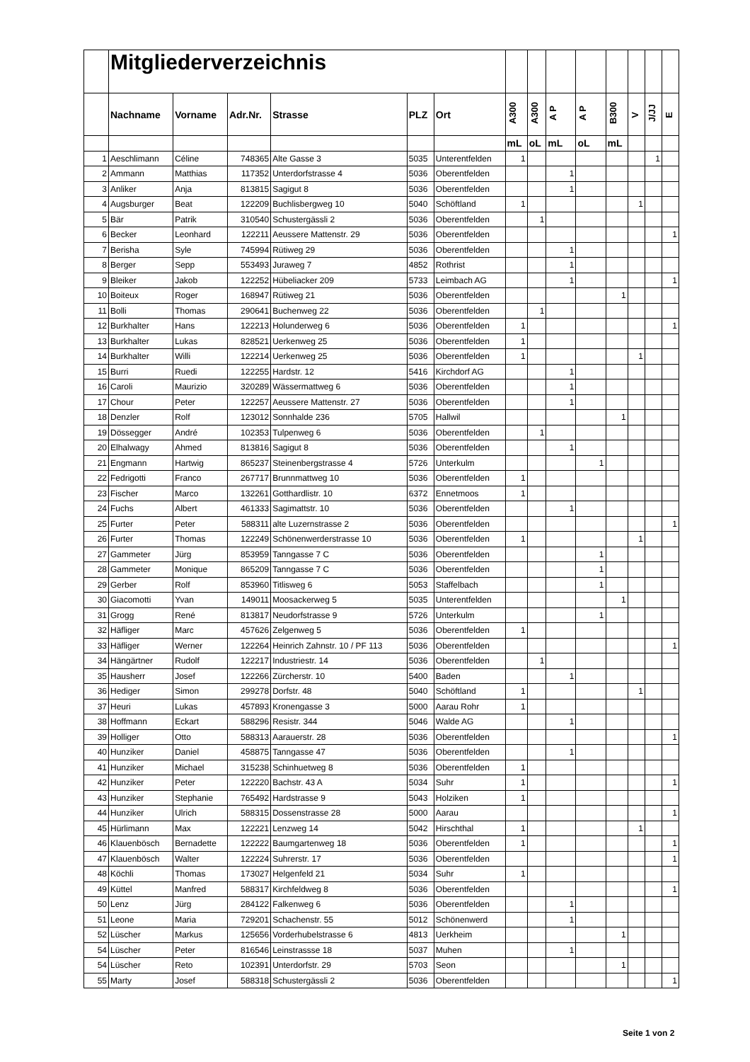| | Mitgliederverzeichnis | | | | | | | | | | | | | |
| | Nachname | Vorname | Adr.Nr. | Strasse | PLZ | Ort | A300 | A300 | A P | A P | B300 | V | J/JJ | E |
| | | | | | | | mL | oL | mL | oL | mL | | | |
| 1 | Aeschlimann | Céline | 748365 | Alte Gasse 3 | 5035 | Unterentfelden | 1 | | | | | | 1 | |
| 2 | Ammann | Matthias | 117352 | Unterdorfstrasse 4 | 5036 | Oberentfelden | | | 1 | | | | | |
| 3 | Anliker | Anja | 813815 | Sagigut 8 | 5036 | Oberentfelden | | | 1 | | | | | |
| 4 | Augsburger | Beat | 122209 | Buchlisbergweg 10 | 5040 | Schöftland | 1 | | | | | 1 | | |
| 5 | Bär | Patrik | 310540 | Schustergässli 2 | 5036 | Oberentfelden | | 1 | | | | | | |
| 6 | Becker | Leonhard | 122211 | Aeussere Mattenstr. 29 | 5036 | Oberentfelden | | | | | | | | 1 |
| 7 | Berisha | Syle | 745994 | Rütiweg 29 | 5036 | Oberentfelden | | | 1 | | | | | |
| 8 | Berger | Sepp | 553493 | Juraweg 7 | 4852 | Rothrist | | | 1 | | | | | |
| 9 | Bleiker | Jakob | 122252 | Hübeliacker 209 | 5733 | Leimbach AG | | | 1 | | | | | 1 |
| 10 | Boiteux | Roger | 168947 | Rütiweg 21 | 5036 | Oberentfelden | | | | | 1 | | | |
| 11 | Bolli | Thomas | 290641 | Buchenweg 22 | 5036 | Oberentfelden | | 1 | | | | | | |
| 12 | Burkhalter | Hans | 122213 | Holunderweg 6 | 5036 | Oberentfelden | 1 | | | | | | | 1 |
| 13 | Burkhalter | Lukas | 828521 | Uerkenweg 25 | 5036 | Oberentfelden | 1 | | | | | | | |
| 14 | Burkhalter | Willi | 122214 | Uerkenweg 25 | 5036 | Oberentfelden | 1 | | | | | 1 | | |
| 15 | Burri | Ruedi | 122255 | Hardstr. 12 | 5416 | Kirchdorf AG | | | 1 | | | | | |
| 16 | Caroli | Maurizio | 320289 | Wässermattweg 6 | 5036 | Oberentfelden | | | 1 | | | | | |
| 17 | Chour | Peter | 122257 | Aeussere Mattenstr. 27 | 5036 | Oberentfelden | | | 1 | | | | | |
| 18 | Denzler | Rolf | 123012 | Sonnhalde 236 | 5705 | Hallwil | | | | | 1 | | | |
| 19 | Dössegger | André | 102353 | Tulpenweg 6 | 5036 | Oberentfelden | | 1 | | | | | | |
| 20 | Elhalwagy | Ahmed | 813816 | Sagigut 8 | 5036 | Oberentfelden | | | 1 | | | | | |
| 21 | Engmann | Hartwig | 865237 | Steinenbergstrasse 4 | 5726 | Unterkulm | | | | 1 | | | | |
| 22 | Fedrigotti | Franco | 267717 | Brunnmattweg 10 | 5036 | Oberentfelden | 1 | | | | | | | |
| 23 | Fischer | Marco | 132261 | Gotthardlistr. 10 | 6372 | Ennetmoos | 1 | | | | | | | |
| 24 | Fuchs | Albert | 461333 | Sagimattstr. 10 | 5036 | Oberentfelden | | | 1 | | | | | |
| 25 | Furter | Peter | 588311 | alte Luzernstrasse 2 | 5036 | Oberentfelden | | | | | | | | 1 |
| 26 | Furter | Thomas | 122249 | Schönenwerderstrasse 10 | 5036 | Oberentfelden | 1 | | | | | 1 | | |
| 27 | Gammeter | Jürg | 853959 | Tanngasse 7 C | 5036 | Oberentfelden | | | | 1 | | | | |
| 28 | Gammeter | Monique | 865209 | Tanngasse 7 C | 5036 | Oberentfelden | | | | 1 | | | | |
| 29 | Gerber | Rolf | 853960 | Titlisweg 6 | 5053 | Staffelbach | | | | 1 | | | | |
| 30 | Giacomotti | Yvan | 149011 | Moosackerweg 5 | 5035 | Unterentfelden | | | | | 1 | | | |
| 31 | Grogg | René | 813817 | Neudorfstrasse 9 | 5726 | Unterkulm | | | | 1 | | | | |
| 32 | Häfliger | Marc | 457626 | Zelgenweg 5 | 5036 | Oberentfelden | 1 | | | | | | | |
| 33 | Häfliger | Werner | 122264 | Heinrich Zahnstr. 10 / PF 113 | 5036 | Oberentfelden | | | | | | | | 1 |
| 34 | Hängärtner | Rudolf | 122217 | Industriestr. 14 | 5036 | Oberentfelden | | 1 | | | | | | |
| 35 | Hausherr | Josef | 122266 | Zürcherstr. 10 | 5400 | Baden | | | 1 | | | | | |
| 36 | Hediger | Simon | 299278 | Dorfstr. 48 | 5040 | Schöftland | 1 | | | | | 1 | | |
| 37 | Heuri | Lukas | 457893 | Kronengasse 3 | 5000 | Aarau Rohr | 1 | | | | | | | |
| 38 | Hoffmann | Eckart | 588296 | Resistr. 344 | 5046 | Walde AG | | | 1 | | | | | |
| 39 | Holliger | Otto | 588313 | Aarauerstr. 28 | 5036 | Oberentfelden | | | | | | | | 1 |
| 40 | Hunziker | Daniel | 458875 | Tanngasse 47 | 5036 | Oberentfelden | | | 1 | | | | | |
| 41 | Hunziker | Michael | 315238 | Schinhuetweg 8 | 5036 | Oberentfelden | 1 | | | | | | | |
| 42 | Hunziker | Peter | 122220 | Bachstr. 43 A | 5034 | Suhr | 1 | | | | | | | 1 |
| 43 | Hunziker | Stephanie | 765492 | Hardstrasse 9 | 5043 | Holziken | 1 | | | | | | | |
| 44 | Hunziker | Ulrich | 588315 | Dossenstrasse 28 | 5000 | Aarau | | | | | | | | 1 |
| 45 | Hürlimann | Max | 122221 | Lenzweg 14 | 5042 | Hirschthal | 1 | | | | | 1 | | |
| 46 | Klauenbösch | Bernadette | 122222 | Baumgartenweg 18 | 5036 | Oberentfelden | 1 | | | | | | | 1 |
| 47 | Klauenbösch | Walter | 122224 | Suhrerstr. 17 | 5036 | Oberentfelden | | | | | | | | 1 |
| 48 | Köchli | Thomas | 173027 | Helgenfeld 21 | 5034 | Suhr | 1 | | | | | | | |
| 49 | Küttel | Manfred | 588317 | Kirchfeldweg 8 | 5036 | Oberentfelden | | | | | | | | 1 |
| 50 | Lenz | Jürg | 284122 | Falkenweg 6 | 5036 | Oberentfelden | | | 1 | | | | | |
| 51 | Leone | Maria | 729201 | Schachenstr. 55 | 5012 | Schönenwerd | | | 1 | | | | | |
| 52 | Lüscher | Markus | 125656 | Vorderhubelstrasse 6 | 4813 | Uerkheim | | | | | 1 | | | |
| 54 | Lüscher | Peter | 816546 | Leinstrassse 18 | 5037 | Muhen | | | 1 | | | | | |
| 54 | Lüscher | Reto | 102391 | Unterdorfstr. 29 | 5703 | Seon | | | | | 1 | | | |
| 55 | Marty | Josef | 588318 | Schustergässli 2 | 5036 | Oberentfelden | | | | | | | | 1 |
Seite 1 von 2